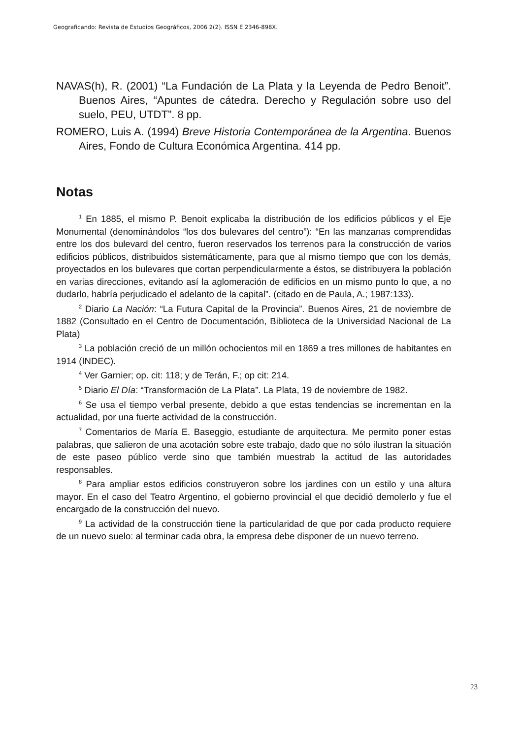Geograficando: Revista de Estudios Geográficos, 2006 2(2). ISSN E 2346-898X.
NAVAS(h), R. (2001) “La Fundación de La Plata y la Leyenda de Pedro Benoit”. Buenos Aires, “Apuntes de cátedra. Derecho y Regulación sobre uso del suelo, PEU, UTDT”. 8 pp.
ROMERO, Luis A. (1994) Breve Historia Contemporánea de la Argentina. Buenos Aires, Fondo de Cultura Económica Argentina. 414 pp.
Notas
<sup>1</sup> En 1885, el mismo P. Benoit explicaba la distribución de los edificios públicos y el Eje Monumental (denominándolos “los dos bulevares del centro”): “En las manzanas comprendidas entre los dos bulevard del centro, fueron reservados los terrenos para la construcción de varios edificios públicos, distribuidos sistemáticamente, para que al mismo tiempo que con los demás, proyectados en los bulevares que cortan perpendicularmente a éstos, se distribuyera la población en varias direcciones, evitando así la aglomeración de edificios en un mismo punto lo que, a no dudarlo, habría perjudicado el adelanto de la capital”. (citado en de Paula, A.; 1987:133).
<sup>2</sup> Diario La Nación: “La Futura Capital de la Provincia”. Buenos Aires, 21 de noviembre de 1882 (Consultado en el Centro de Documentación, Biblioteca de la Universidad Nacional de La Plata)
<sup>3</sup> La población creció de un millón ochocientos mil en 1869 a tres millones de habitantes en 1914 (INDEC).
<sup>4</sup> Ver Garnier; op. cit: 118; y de Terán, F.; op cit: 214.
<sup>5</sup> Diario El Día: “Transformación de La Plata”. La Plata, 19 de noviembre de 1982.
<sup>6</sup> Se usa el tiempo verbal presente, debido a que estas tendencias se incrementan en la actualidad, por una fuerte actividad de la construcción.
<sup>7</sup> Comentarios de María E. Baseggio, estudiante de arquitectura. Me permito poner estas palabras, que salieron de una acotación sobre este trabajo, dado que no sólo ilustran la situación de este paseo público verde sino que también muestrab la actitud de las autoridades responsables.
<sup>8</sup> Para ampliar estos edificios construyeron sobre los jardines con un estilo y una altura mayor. En el caso del Teatro Argentino, el gobierno provincial el que decidió demolerlo y fue el encargado de la construcción del nuevo.
<sup>9</sup> La actividad de la construcción tiene la particularidad de que por cada producto requiere de un nuevo suelo: al terminar cada obra, la empresa debe disponer de un nuevo terreno.
23